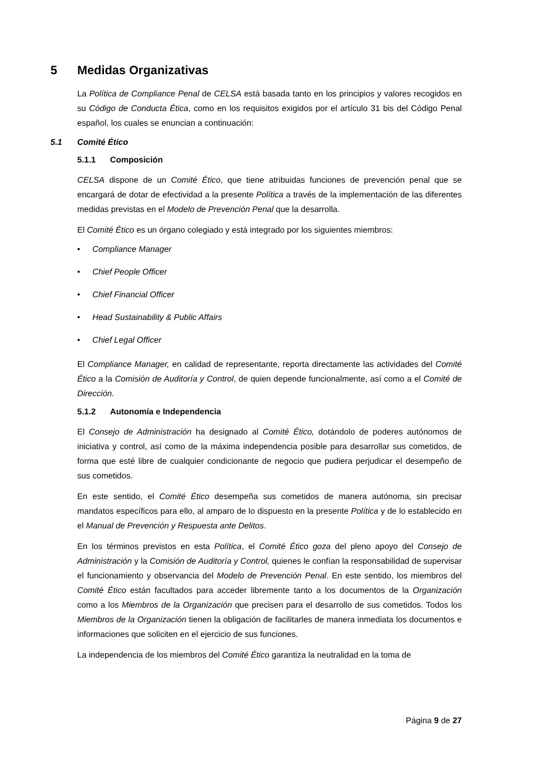5 Medidas Organizativas
La Política de Compliance Penal de CELSA está basada tanto en los principios y valores recogidos en su Código de Conducta Ética, como en los requisitos exigidos por el artículo 31 bis del Código Penal español, los cuales se enuncian a continuación:
5.1 Comité Ético
5.1.1 Composición
CELSA dispone de un Comité Ético, que tiene atribuidas funciones de prevención penal que se encargará de dotar de efectividad a la presente Política a través de la implementación de las diferentes medidas previstas en el Modelo de Prevención Penal que la desarrolla.
El Comité Ético es un órgano colegiado y está integrado por los siguientes miembros:
• Compliance Manager
• Chief People Officer
• Chief Financial Officer
• Head Sustainability & Public Affairs
• Chief Legal Officer
El Compliance Manager, en calidad de representante, reporta directamente las actividades del Comité Ético a la Comisión de Auditoría y Control, de quien depende funcionalmente, así como a el Comité de Dirección.
5.1.2 Autonomía e Independencia
El Consejo de Administración ha designado al Comité Ético, dotándolo de poderes autónomos de iniciativa y control, así como de la máxima independencia posible para desarrollar sus cometidos, de forma que esté libre de cualquier condicionante de negocio que pudiera perjudicar el desempeño de sus cometidos.
En este sentido, el Comité Ético desempeña sus cometidos de manera autónoma, sin precisar mandatos específicos para ello, al amparo de lo dispuesto en la presente Política y de lo establecido en el Manual de Prevención y Respuesta ante Delitos.
En los términos previstos en esta Política, el Comité Ético goza del pleno apoyo del Consejo de Administración y la Comisión de Auditoría y Control, quienes le confían la responsabilidad de supervisar el funcionamiento y observancia del Modelo de Prevención Penal. En este sentido, los miembros del Comité Ético están facultados para acceder libremente tanto a los documentos de la Organización como a los Miembros de la Organización que precisen para el desarrollo de sus cometidos. Todos los Miembros de la Organización tienen la obligación de facilitarles de manera inmediata los documentos e informaciones que soliciten en el ejercicio de sus funciones.
La independencia de los miembros del Comité Ético garantiza la neutralidad en la toma de
Página 9 de 27